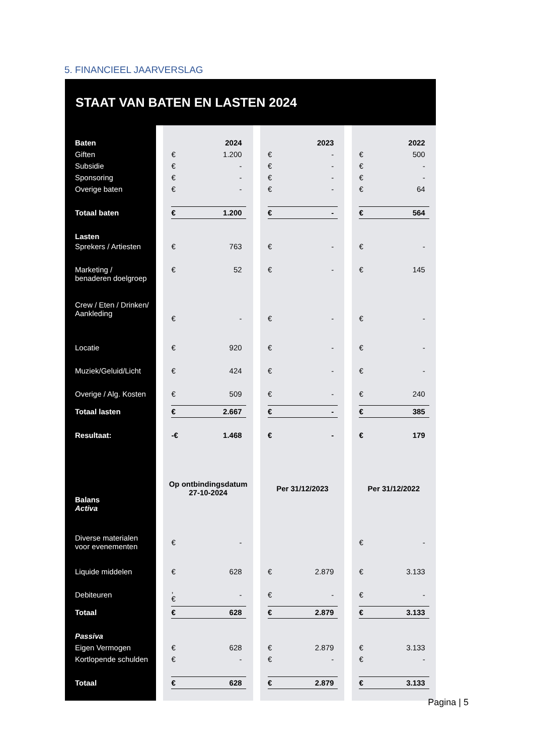5. FINANCIEEL JAARVERSLAG
STAAT VAN BATEN EN LASTEN 2024
| Baten | | | | 2024 | | | | | 2023 | | | | | 2022 | |
| Giften | | | € | 1.200 | | | | € | - | | | | € | 500 | |
| Subsidie | | | € | - | | | | € | - | | | | € | - | |
| Sponsoring | | | € | - | | | | € | - | | | | € | - | |
| Overige baten | | | € | - | | | | € | - | | | | € | 64 | |
| Totaal baten | | | € | 1.200 | | | | € | - | | | | € | 564 | |
| Lasten | | | | | | | | | | | | | | | |
| Sprekers / Artiesten | | | € | 763 | | | | € | - | | | | € | - | |
| Marketing / benaderen doelgroep | | | € | 52 | | | | € | - | | | | € | 145 | |
| Crew / Eten / Drinken/ Aankleding | | | € | - | | | | € | - | | | | € | - | |
| Locatie | | | € | 920 | | | | € | - | | | | € | - | |
| Muziek/Geluid/Licht | | | € | 424 | | | | € | - | | | | € | - | |
| Overige / Alg. Kosten | | | € | 509 | | | | € | - | | | | € | 240 | |
| Totaal lasten | | | € | 2.667 | | | | € | - | | | | € | 385 | |
| Resultaat: | | | -€ | 1.468 | | | | € | - | | | | € | 179 | |
| Balans Activa | | Op ontbindingsdatum 27-10-2024 | | | | | Per 31/12/2023 | | | | | Per 31/12/2022 | | | |
| Diverse materialen voor evenementen | | | € | - | | | | | | | | | € | - | |
| Liquide middelen | | | € | 628 | | | | € | 2.879 | | | | € | 3.133 | |
| Debiteuren | | | , € | - | | | | € | - | | | | € | - | |
| Totaal | | | € | 628 | | | | € | 2.879 | | | | € | 3.133 | |
| Passiva | | | | | | | | | | | | | | | |
| Eigen Vermogen | | | € | 628 | | | | € | 2.879 | | | | € | 3.133 | |
| Kortlopende schulden | | | € | - | | | | € | - | | | | € | - | |
| Totaal | | | € | 628 | | | | € | 2.879 | | | | € | 3.133 | |
Pagina | 5